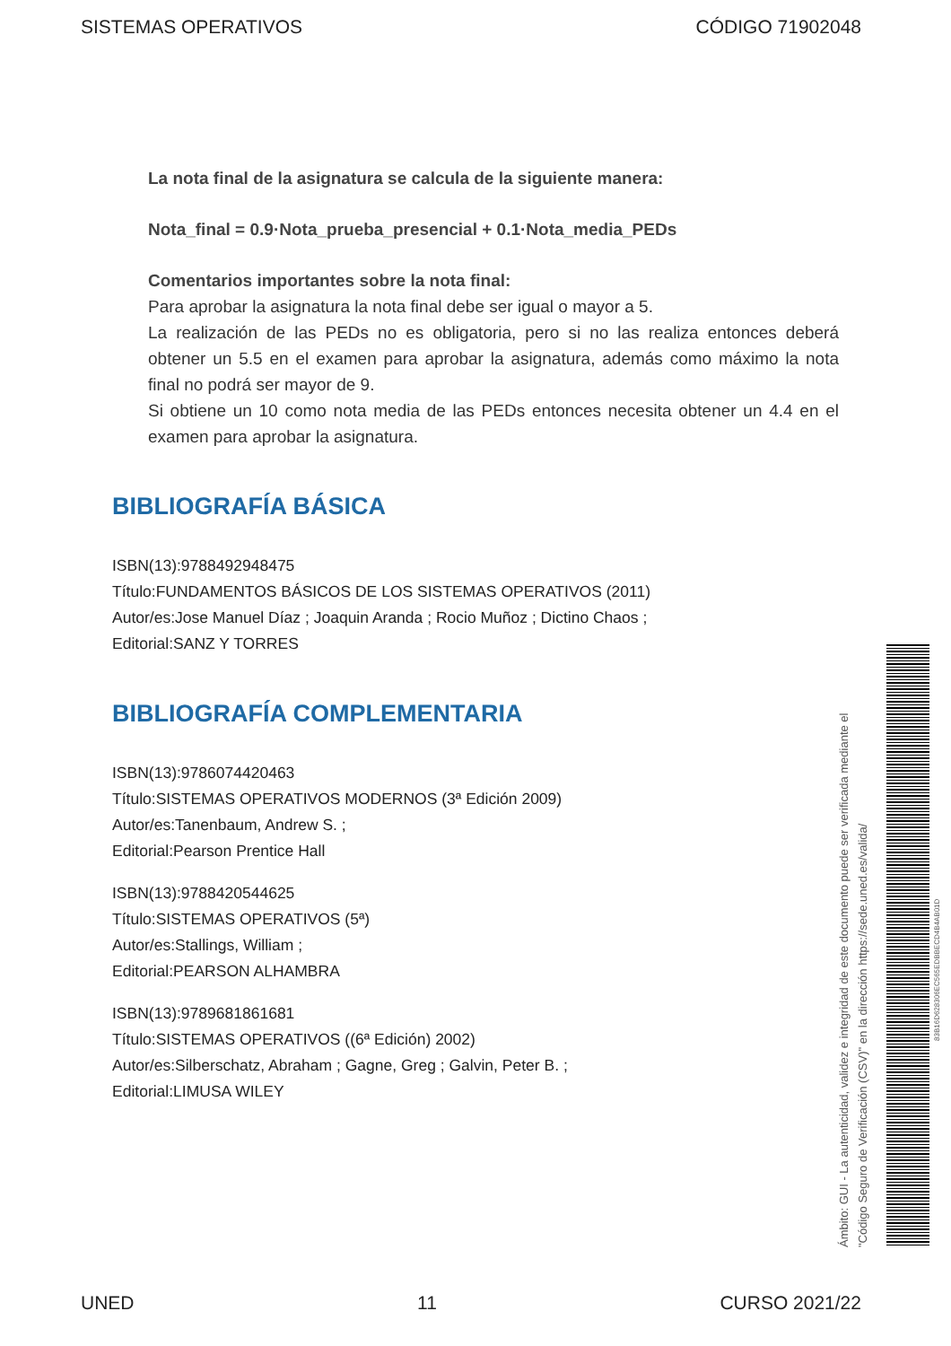SISTEMAS OPERATIVOS CÓDIGO 71902048
La nota final de la asignatura se calcula de la siguiente manera:
Nota_final = 0.9·Nota_prueba_presencial + 0.1·Nota_media_PEDs
Comentarios importantes sobre la nota final:
Para aprobar la asignatura la nota final debe ser igual o mayor a 5.
La realización de las PEDs no es obligatoria, pero si no las realiza entonces deberá obtener un 5.5 en el examen para aprobar la asignatura, además como máximo la nota final no podrá ser mayor de 9.
Si obtiene un 10 como nota media de las PEDs entonces necesita obtener un 4.4 en el examen para aprobar la asignatura.
BIBLIOGRAFÍA BÁSICA
ISBN(13):9788492948475
Título:FUNDAMENTOS BÁSICOS DE LOS SISTEMAS OPERATIVOS (2011)
Autor/es:Jose Manuel Díaz ; Joaquin Aranda ; Rocio Muñoz ; Dictino Chaos ;
Editorial:SANZ Y TORRES
BIBLIOGRAFÍA COMPLEMENTARIA
ISBN(13):9786074420463
Título:SISTEMAS OPERATIVOS MODERNOS (3ª Edición 2009)
Autor/es:Tanenbaum, Andrew S. ;
Editorial:Pearson Prentice Hall
ISBN(13):9788420544625
Título:SISTEMAS OPERATIVOS (5ª)
Autor/es:Stallings, William ;
Editorial:PEARSON ALHAMBRA
ISBN(13):9789681861681
Título:SISTEMAS OPERATIVOS ((6ª Edición) 2002)
Autor/es:Silberschatz, Abraham ; Gagne, Greg ; Galvin, Peter B. ;
Editorial:LIMUSA WILEY
Ámbito: GUI - La autenticidad, validez e integridad de este documento puede ser verificada mediante el
"Código Seguro de Verificación (CSV)" en la dirección https://sede.uned.es/valida/
83B16D628306EC565EDBBECD4B4AB01D
UNED 11 CURSO 2021/22